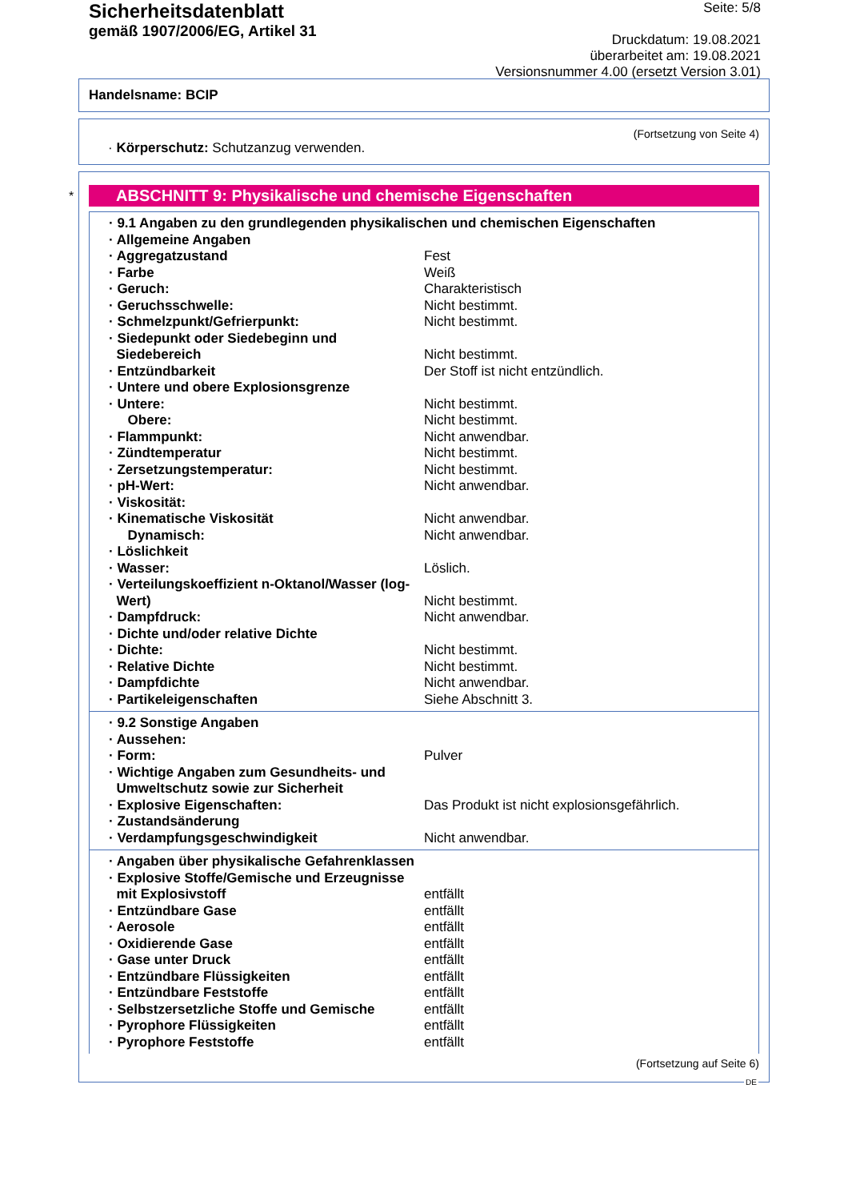Sicherheitsdatenblatt
gemäß 1907/2006/EG, Artikel 31
Seite: 5/8
Druckdatum: 19.08.2021
überarbeitet am: 19.08.2021
Versionsnummer 4.00 (ersetzt Version 3.01)
Handelsname: BCIP
(Fortsetzung von Seite 4)
· Körperschutz: Schutzanzug verwenden.
*
ABSCHNITT 9: Physikalische und chemische Eigenschaften
| · 9.1 Angaben zu den grundlegenden physikalischen und chemischen Eigenschaften | |
| · Allgemeine Angaben | |
| · Aggregatzustand | Fest |
| · Farbe | Weiß |
| · Geruch: | Charakteristisch |
| · Geruchsschwelle: | Nicht bestimmt. |
| · Schmelzpunkt/Gefrierpunkt: | Nicht bestimmt. |
| · Siedepunkt oder Siedebeginn und Siedebereich | Nicht bestimmt. |
| · Entzündbarkeit | Der Stoff ist nicht entzündlich. |
| · Untere und obere Explosionsgrenze | |
| · Untere: | Nicht bestimmt. |
| Obere: | Nicht bestimmt. |
| · Flammpunkt: | Nicht anwendbar. |
| · Zündtemperatur | Nicht bestimmt. |
| · Zersetzungstemperatur: | Nicht bestimmt. |
| · pH-Wert: | Nicht anwendbar. |
| · Viskosität: | |
| · Kinematische Viskosität | Nicht anwendbar. |
| Dynamisch: | Nicht anwendbar. |
| · Löslichkeit | |
| · Wasser: | Löslich. |
| · Verteilungskoeffizient n-Oktanol/Wasser (log- Wert) | Nicht bestimmt. |
| · Dampfdruck: | Nicht anwendbar. |
| · Dichte und/oder relative Dichte | |
| · Dichte: | Nicht bestimmt. |
| · Relative Dichte | Nicht bestimmt. |
| · Dampfdichte | Nicht anwendbar. |
| · Partikeleigenschaften | Siehe Abschnitt 3. |
| · 9.2 Sonstige Angaben | |
| · Aussehen: | |
| · Form: | Pulver |
| · Wichtige Angaben zum Gesundheits- und Umweltschutz sowie zur Sicherheit | |
| · Explosive Eigenschaften: | Das Produkt ist nicht explosionsgefährlich. |
| · Zustandsänderung | |
| · Verdampfungsgeschwindigkeit | Nicht anwendbar. |
| · Angaben über physikalische Gefahrenklassen | |
| · Explosive Stoffe/Gemische und Erzeugnisse mit Explosivstoff | entfällt |
| · Entzündbare Gase | entfällt |
| · Aerosole | entfällt |
| · Oxidierende Gase | entfällt |
| · Gase unter Druck | entfällt |
| · Entzündbare Flüssigkeiten | entfällt |
| · Entzündbare Feststoffe | entfällt |
| · Selbstzersetzliche Stoffe und Gemische | entfällt |
| · Pyrophore Flüssigkeiten | entfällt |
| · Pyrophore Feststoffe | entfällt |
(Fortsetzung auf Seite 6)
DE